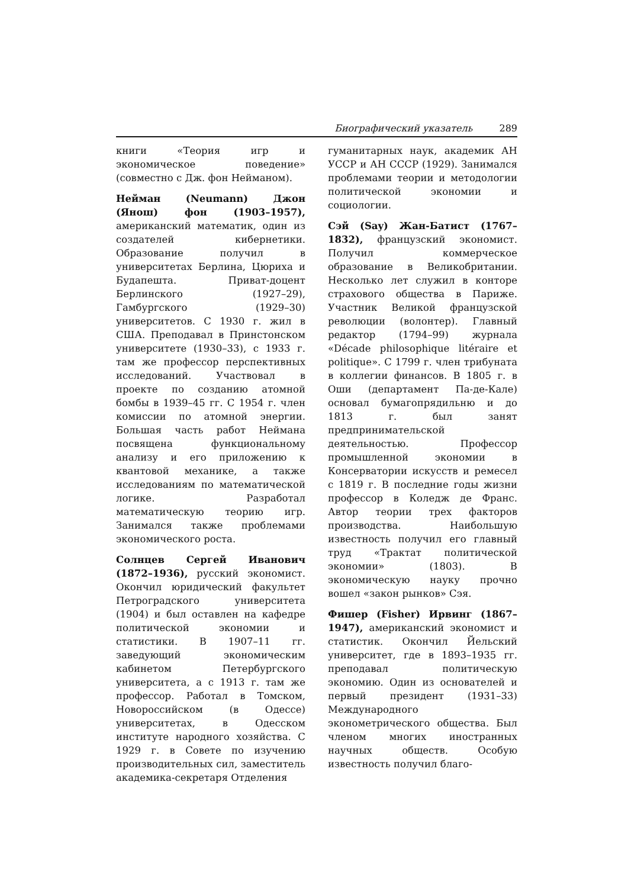Биографический указатель 289
книги «Теория игр и экономическое поведение» (совместно с Дж. фон Нейманом).
Нейман (Neumann) Джон (Янош) фон (1903–1957), американский математик, один из создателей кибернетики. Образование получил в университетах Берлина, Цюриха и Будапешта. Приват-доцент Берлинского (1927–29), Гамбургского (1929–30) университетов. С 1930 г. жил в США. Преподавал в Принстонском университете (1930–33), с 1933 г. там же профессор перспективных исследований. Участвовал в проекте по созданию атомной бомбы в 1939–45 гг. С 1954 г. член комиссии по атомной энергии. Большая часть работ Неймана посвящена функциональному анализу и его приложению к квантовой механике, а также исследованиям по математической логике. Разработал математическую теорию игр. Занимался также проблемами экономического роста.
Солнцев Сергей Иванович (1872–1936), русский экономист. Окончил юридический факультет Петроградского университета (1904) и был оставлен на кафедре политической экономии и статистики. В 1907–11 гг. заведующий экономическим кабинетом Петербургского университета, а с 1913 г. там же профессор. Работал в Томском, Новороссийском (в Одессе) университетах, в Одесском институте народного хозяйства. С 1929 г. в Совете по изучению производительных сил, заместитель академика-секретаря Отделения
гуманитарных наук, академик АН УССР и АН СССР (1929). Занимался проблемами теории и методологии политической экономии и социологии.
Сэй (Say) Жан-Батист (1767–1832), французский экономист. Получил коммерческое образование в Великобритании. Несколько лет служил в конторе страхового общества в Париже. Участник Великой французской революции (волонтер). Главный редактор (1794–99) журнала «Décade philosophique litéraire et politique». С 1799 г. член трибуната в коллегии финансов. В 1805 г. в Оши (департамент Па-де-Кале) основал бумагопрядильню и до 1813 г. был занят предпринимательской деятельностью. Профессор промышленной экономии в Консерватории искусств и ремесел с 1819 г. В последние годы жизни профессор в Коледж де Франс. Автор теории трех факторов производства. Наибольшую известность получил его главный труд «Трактат политической экономии» (1803). В экономическую науку прочно вошел «закон рынков» Сэя.
Фишер (Fisher) Ирвинг (1867–1947), американский экономист и статистик. Окончил Йельский университет, где в 1893–1935 гг. преподавал политическую экономию. Один из основателей и первый президент (1931–33) Международного эконометрического общества. Был членом многих иностранных научных обществ. Особую известность получил благо-